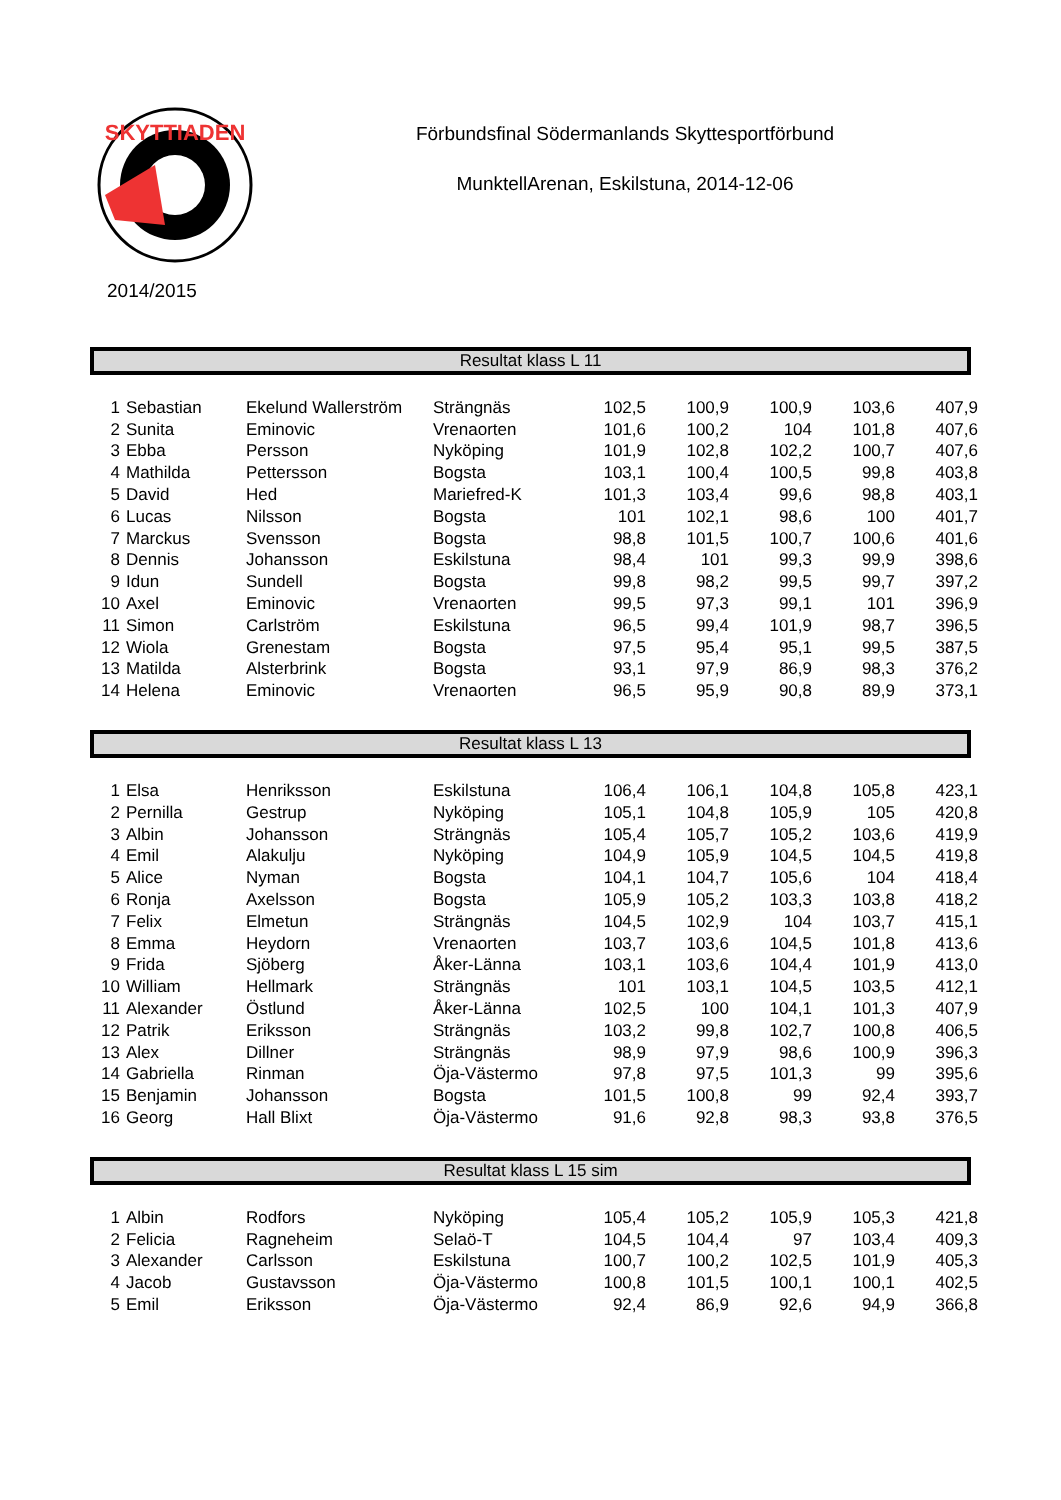SKYTTIADEN
2014/2015
Förbundsfinal Södermanlands Skyttesportförbund
MunktellArenan, Eskilstuna, 2014-12-06
Resultat klass L 11
| 1 | Sebastian | Ekelund Wallerström | Strängnäs | 102,5 | 100,9 | 100,9 | 103,6 | 407,9 |
| 2 | Sunita | Eminovic | Vrenaorten | 101,6 | 100,2 | 104 | 101,8 | 407,6 |
| 3 | Ebba | Persson | Nyköping | 101,9 | 102,8 | 102,2 | 100,7 | 407,6 |
| 4 | Mathilda | Pettersson | Bogsta | 103,1 | 100,4 | 100,5 | 99,8 | 403,8 |
| 5 | David | Hed | Mariefred-K | 101,3 | 103,4 | 99,6 | 98,8 | 403,1 |
| 6 | Lucas | Nilsson | Bogsta | 101 | 102,1 | 98,6 | 100 | 401,7 |
| 7 | Marckus | Svensson | Bogsta | 98,8 | 101,5 | 100,7 | 100,6 | 401,6 |
| 8 | Dennis | Johansson | Eskilstuna | 98,4 | 101 | 99,3 | 99,9 | 398,6 |
| 9 | Idun | Sundell | Bogsta | 99,8 | 98,2 | 99,5 | 99,7 | 397,2 |
| 10 | Axel | Eminovic | Vrenaorten | 99,5 | 97,3 | 99,1 | 101 | 396,9 |
| 11 | Simon | Carlström | Eskilstuna | 96,5 | 99,4 | 101,9 | 98,7 | 396,5 |
| 12 | Wiola | Grenestam | Bogsta | 97,5 | 95,4 | 95,1 | 99,5 | 387,5 |
| 13 | Matilda | Alsterbrink | Bogsta | 93,1 | 97,9 | 86,9 | 98,3 | 376,2 |
| 14 | Helena | Eminovic | Vrenaorten | 96,5 | 95,9 | 90,8 | 89,9 | 373,1 |
Resultat klass L 13
| 1 | Elsa | Henriksson | Eskilstuna | 106,4 | 106,1 | 104,8 | 105,8 | 423,1 |
| 2 | Pernilla | Gestrup | Nyköping | 105,1 | 104,8 | 105,9 | 105 | 420,8 |
| 3 | Albin | Johansson | Strängnäs | 105,4 | 105,7 | 105,2 | 103,6 | 419,9 |
| 4 | Emil | Alakulju | Nyköping | 104,9 | 105,9 | 104,5 | 104,5 | 419,8 |
| 5 | Alice | Nyman | Bogsta | 104,1 | 104,7 | 105,6 | 104 | 418,4 |
| 6 | Ronja | Axelsson | Bogsta | 105,9 | 105,2 | 103,3 | 103,8 | 418,2 |
| 7 | Felix | Elmetun | Strängnäs | 104,5 | 102,9 | 104 | 103,7 | 415,1 |
| 8 | Emma | Heydorn | Vrenaorten | 103,7 | 103,6 | 104,5 | 101,8 | 413,6 |
| 9 | Frida | Sjöberg | Åker-Länna | 103,1 | 103,6 | 104,4 | 101,9 | 413,0 |
| 10 | William | Hellmark | Strängnäs | 101 | 103,1 | 104,5 | 103,5 | 412,1 |
| 11 | Alexander | Östlund | Åker-Länna | 102,5 | 100 | 104,1 | 101,3 | 407,9 |
| 12 | Patrik | Eriksson | Strängnäs | 103,2 | 99,8 | 102,7 | 100,8 | 406,5 |
| 13 | Alex | Dillner | Strängnäs | 98,9 | 97,9 | 98,6 | 100,9 | 396,3 |
| 14 | Gabriella | Rinman | Öja-Västermo | 97,8 | 97,5 | 101,3 | 99 | 395,6 |
| 15 | Benjamin | Johansson | Bogsta | 101,5 | 100,8 | 99 | 92,4 | 393,7 |
| 16 | Georg | Hall Blixt | Öja-Västermo | 91,6 | 92,8 | 98,3 | 93,8 | 376,5 |
Resultat klass L 15 sim
| 1 | Albin | Rodfors | Nyköping | 105,4 | 105,2 | 105,9 | 105,3 | 421,8 |
| 2 | Felicia | Ragneheim | Selaö-T | 104,5 | 104,4 | 97 | 103,4 | 409,3 |
| 3 | Alexander | Carlsson | Eskilstuna | 100,7 | 100,2 | 102,5 | 101,9 | 405,3 |
| 4 | Jacob | Gustavsson | Öja-Västermo | 100,8 | 101,5 | 100,1 | 100,1 | 402,5 |
| 5 | Emil | Eriksson | Öja-Västermo | 92,4 | 86,9 | 92,6 | 94,9 | 366,8 |